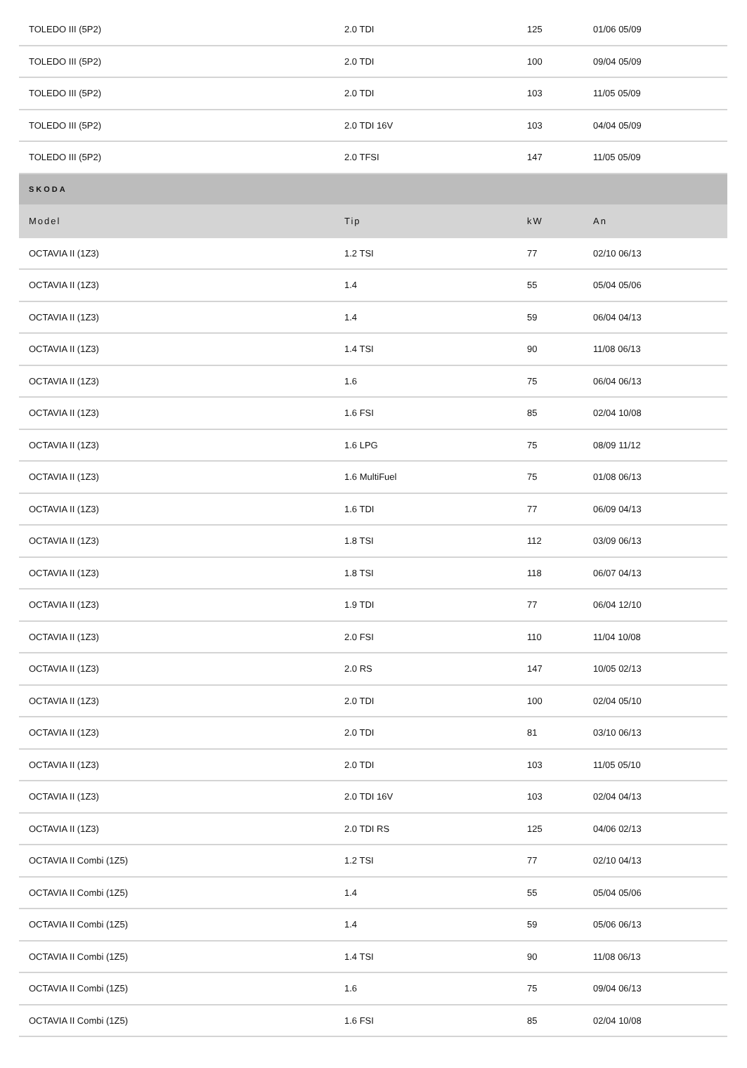| TOLEDO III (5P2) | 2.0 TDI | 125 | 01/06 05/09 |
| TOLEDO III (5P2) | 2.0 TDI | 100 | 09/04 05/09 |
| TOLEDO III (5P2) | 2.0 TDI | 103 | 11/05 05/09 |
| TOLEDO III (5P2) | 2.0 TDI 16V | 103 | 04/04 05/09 |
| TOLEDO III (5P2) | 2.0 TFSI | 147 | 11/05 05/09 |
| SKODA | | | |
| Model | Tip | kW | An |
| OCTAVIA II (1Z3) | 1.2 TSI | 77 | 02/10 06/13 |
| OCTAVIA II (1Z3) | 1.4 | 55 | 05/04 05/06 |
| OCTAVIA II (1Z3) | 1.4 | 59 | 06/04 04/13 |
| OCTAVIA II (1Z3) | 1.4 TSI | 90 | 11/08 06/13 |
| OCTAVIA II (1Z3) | 1.6 | 75 | 06/04 06/13 |
| OCTAVIA II (1Z3) | 1.6 FSI | 85 | 02/04 10/08 |
| OCTAVIA II (1Z3) | 1.6 LPG | 75 | 08/09 11/12 |
| OCTAVIA II (1Z3) | 1.6 MultiFuel | 75 | 01/08 06/13 |
| OCTAVIA II (1Z3) | 1.6 TDI | 77 | 06/09 04/13 |
| OCTAVIA II (1Z3) | 1.8 TSI | 112 | 03/09 06/13 |
| OCTAVIA II (1Z3) | 1.8 TSI | 118 | 06/07 04/13 |
| OCTAVIA II (1Z3) | 1.9 TDI | 77 | 06/04 12/10 |
| OCTAVIA II (1Z3) | 2.0 FSI | 110 | 11/04 10/08 |
| OCTAVIA II (1Z3) | 2.0 RS | 147 | 10/05 02/13 |
| OCTAVIA II (1Z3) | 2.0 TDI | 100 | 02/04 05/10 |
| OCTAVIA II (1Z3) | 2.0 TDI | 81 | 03/10 06/13 |
| OCTAVIA II (1Z3) | 2.0 TDI | 103 | 11/05 05/10 |
| OCTAVIA II (1Z3) | 2.0 TDI 16V | 103 | 02/04 04/13 |
| OCTAVIA II (1Z3) | 2.0 TDI RS | 125 | 04/06 02/13 |
| OCTAVIA II Combi (1Z5) | 1.2 TSI | 77 | 02/10 04/13 |
| OCTAVIA II Combi (1Z5) | 1.4 | 55 | 05/04 05/06 |
| OCTAVIA II Combi (1Z5) | 1.4 | 59 | 05/06 06/13 |
| OCTAVIA II Combi (1Z5) | 1.4 TSI | 90 | 11/08 06/13 |
| OCTAVIA II Combi (1Z5) | 1.6 | 75 | 09/04 06/13 |
| OCTAVIA II Combi (1Z5) | 1.6 FSI | 85 | 02/04 10/08 |